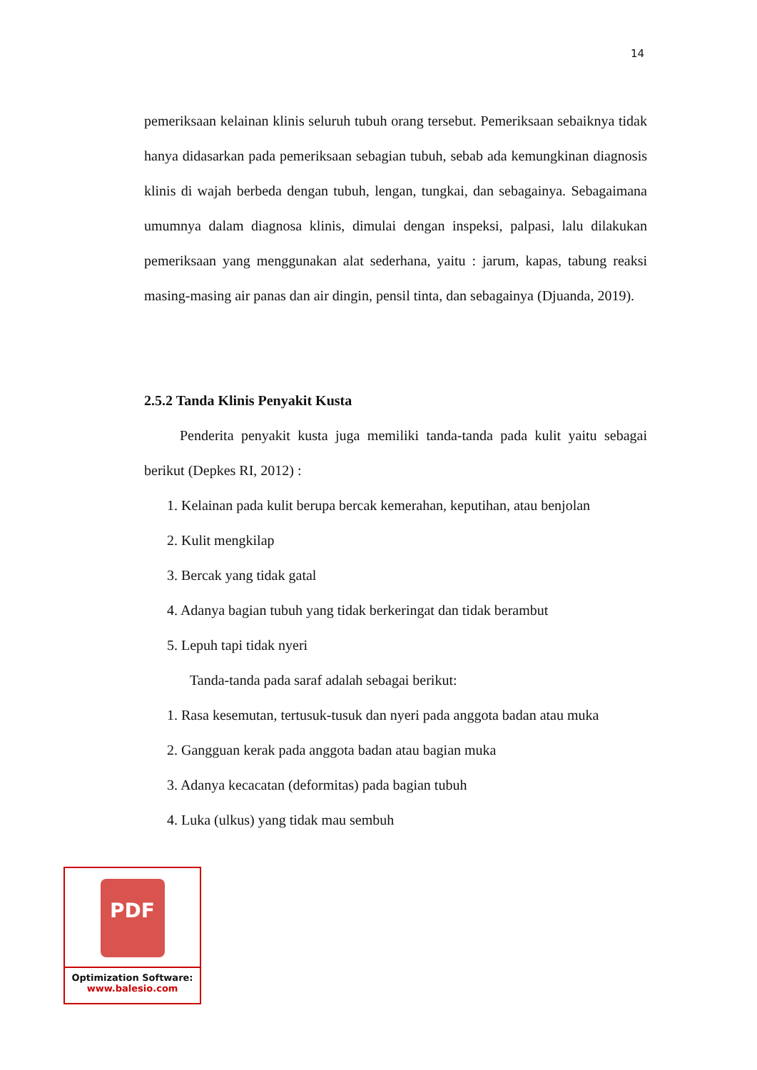14
pemeriksaan kelainan klinis seluruh tubuh orang tersebut. Pemeriksaan sebaiknya tidak hanya didasarkan pada pemeriksaan sebagian tubuh, sebab ada kemungkinan diagnosis klinis di wajah berbeda dengan tubuh, lengan, tungkai, dan sebagainya. Sebagaimana umumnya dalam diagnosa klinis, dimulai dengan inspeksi, palpasi, lalu dilakukan pemeriksaan yang menggunakan alat sederhana, yaitu : jarum, kapas, tabung reaksi masing-masing air panas dan air dingin, pensil tinta, dan sebagainya (Djuanda, 2019).
2.5.2 Tanda Klinis Penyakit Kusta
Penderita penyakit kusta juga memiliki tanda-tanda pada kulit yaitu sebagai berikut (Depkes RI, 2012) :
1. Kelainan pada kulit berupa bercak kemerahan, keputihan, atau benjolan
2. Kulit mengkilap
3. Bercak yang tidak gatal
4. Adanya bagian tubuh yang tidak berkeringat dan tidak berambut
5. Lepuh tapi tidak nyeri
Tanda-tanda pada saraf adalah sebagai berikut:
1. Rasa kesemutan, tertusuk-tusuk dan nyeri pada anggota badan atau muka
2. Gangguan kerak pada anggota badan atau bagian muka
3. Adanya kecacatan (deformitas) pada bagian tubuh
4. Luka (ulkus) yang tidak mau sembuh
PDF
Optimization Software:
www.balesio.com